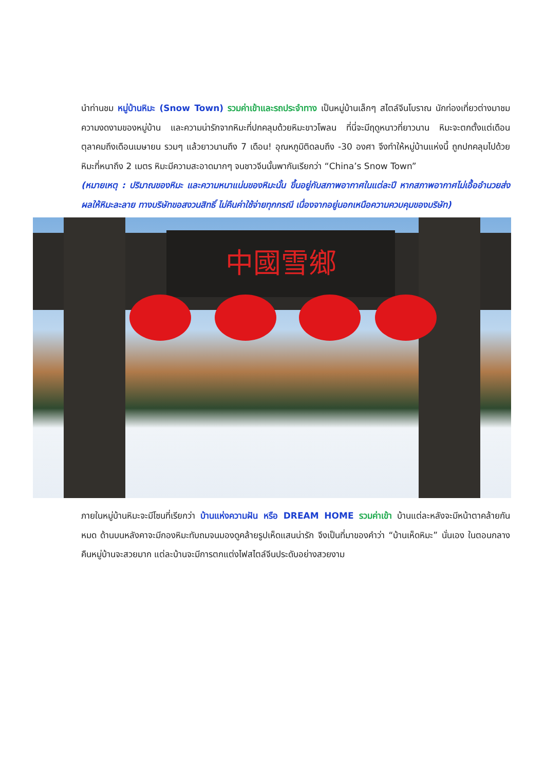นำท่านชม หมู่บ้านหิมะ (Snow Town) รวมค่าเข้าและรถประจำทาง เป็นหมู่บ้านเล็กๆ สไตล์จีนโบราณ นักท่องเที่ยวต่างมาชมความงดงามของหมู่บ้าน และความน่ารักจากหิมะที่ปกคลุมด้วยหิมะขาวโพลน ที่นี่จะมีฤดูหนาวที่ยาวนาน หิมะจะตกตั้งแต่เดือนตุลาคมถึงเดือนเมษายน รวมๆ แล้วยาวนานถึง 7 เดือน! อุณหภูมิติดลบถึง -30 องศา จึงทำให้หมู่บ้านแห่งนี้ ถูกปกคลุมไปด้วยหิมะที่หนาถึง 2 เมตร หิมะมีความสะอาดมากๆ จนชาวจีนนั้นพากันเรียกว่า “China’s Snow Town”
(หมายเหตุ : ปริมาณของหิมะ และความหนาแน่นของหิมะนั้น ขึ้นอยู่กับสภาพอากาศในแต่ละปี หากสภาพอากาศไม่เอื้ออำนวยส่งผลให้หิมะละลาย ทางบริษัทขอสงวนสิทธิ์ ไม่คืนค่าใช้จ่ายทุกกรณี เนื่องจากอยู่นอกเหนือความควบคุมของบริษัท)
中國雪鄉
ภายในหมู่บ้านหิมะจะมีโซนที่เรียกว่า บ้านแห่งความฝัน หรือ DREAM HOME รวมค่าเข้า บ้านแต่ละหลังจะมีหน้าตาคล้ายกันหมด ด้านบนหลังคาจะมีกองหิมะทับถมจนมองดูคล้ายรูปเห็ดแสนน่ารัก จึงเป็นที่มาของคำว่า “บ้านเห็ดหิมะ” นั่นเอง ในตอนกลางคืนหมู่บ้านจะสวยมาก แต่ละบ้านจะมีการตกแต่งไฟสไตล์จีนประดับอย่างสวยงาม